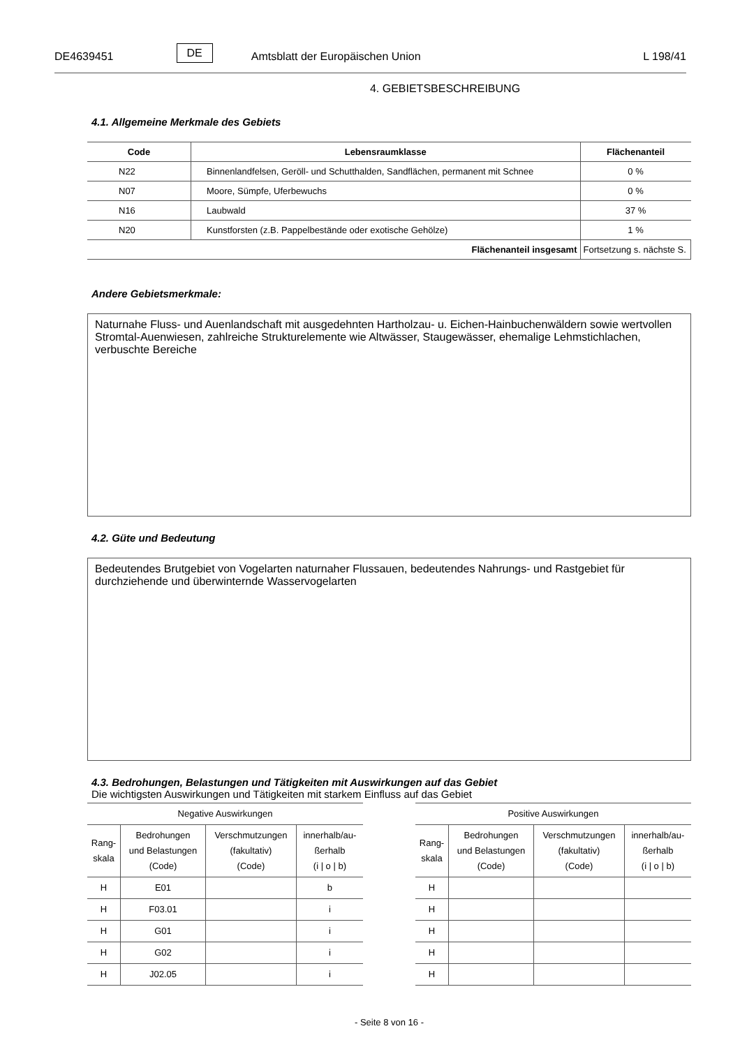DE4639451 DE Amtsblatt der Europäischen Union L 198/41
4. GEBIETSBESCHREIBUNG
4.1. Allgemeine Merkmale des Gebiets
| Code | Lebensraumklasse | Flächenanteil |
| --- | --- | --- |
| N22 | Binnenlandfelsen, Geröll- und Schutthalden, Sandflächen, permanent mit Schnee | 0 % |
| N07 | Moore, Sümpfe, Uferbewuchs | 0 % |
| N16 | Laubwald | 37 % |
| N20 | Kunstforsten (z.B. Pappelbestände oder exotische Gehölze) | 1 % |
| Flächenanteil insgesamt | | Fortsetzung s. nächste S. |
Andere Gebietsmerkmale:
Naturnahe Fluss- und Auenlandschaft mit ausgedehnten Hartholzau- u. Eichen-Hainbuchenwäldern sowie wertvollen Stromtal-Auenwiesen, zahlreiche Strukturelemente wie Altwässer, Staugewässer, ehemalige Lehmstichlachen, verbuschte Bereiche
4.2. Güte und Bedeutung
Bedeutendes Brutgebiet von Vogelarten naturnaher Flussauen, bedeutendes Nahrungs- und Rastgebiet für durchziehende und überwinternde Wasservogelarten
4.3. Bedrohungen, Belastungen und Tätigkeiten mit Auswirkungen auf das Gebiet
Die wichtigsten Auswirkungen und Tätigkeiten mit starkem Einfluss auf das Gebiet
| Negative Auswirkungen | | | |
| --- | --- | --- | --- |
| Rang- skala | Bedrohungen und Belastungen (Code) | Verschmutzungen (fakultativ) (Code) | innerhalb/au- ßerhalb (i / o / b) |
| H | E01 | | b |
| H | F03.01 | | i |
| H | G01 | | i |
| H | G02 | | i |
| H | J02.05 | | i |
| Positive Auswirkungen | | | |
| --- | --- | --- | --- |
| Rang- skala | Bedrohungen und Belastungen (Code) | Verschmutzungen (fakultativ) (Code) | innerhalb/au- ßerhalb (i / o / b) |
| H | | | |
| H | | | |
| H | | | |
| H | | | |
| H | | | |
- Seite 8 von 16 -